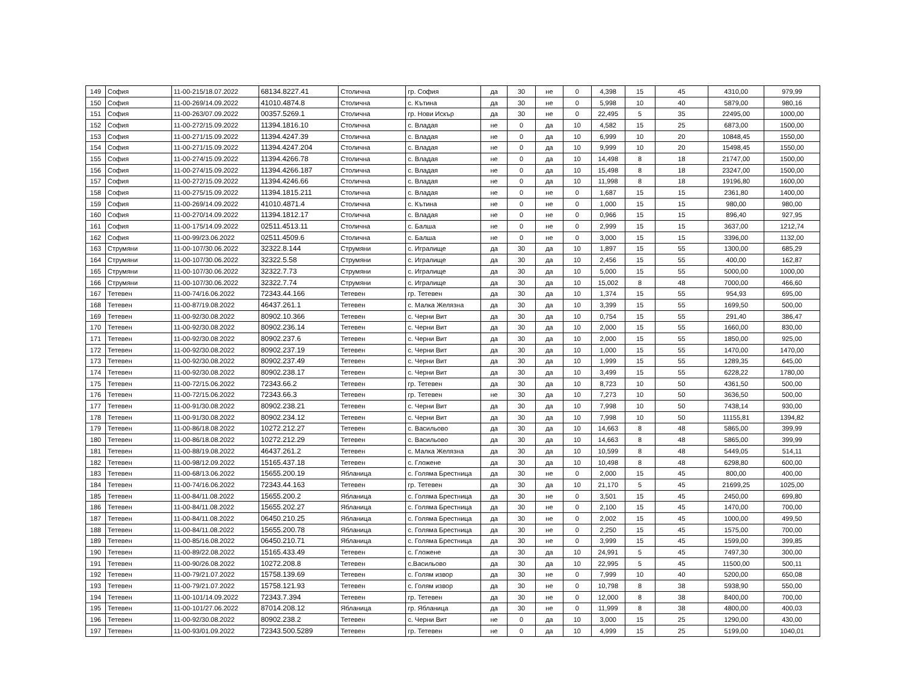| 149 | София | 11-00-215/18.07.2022 | 68134.8227.41 | Столична | гр. София | да | 30 | не | 0 | 4,398 | 15 | 45 | 4310,00 | 979,99 |
| 150 | София | 11-00-269/14.09.2022 | 41010.4874.8 | Столична | с. Кътина | да | 30 | не | 0 | 5,998 | 10 | 40 | 5879,00 | 980,16 |
| 151 | София | 11-00-263/07.09.2022 | 00357.5269.1 | Столична | гр. Нови Искър | да | 30 | не | 0 | 22,495 | 5 | 35 | 22495,00 | 1000,00 |
| 152 | София | 11-00-272/15.09.2022 | 11394.1816.10 | Столична | с. Владая | не | 0 | да | 10 | 4,582 | 15 | 25 | 6873,00 | 1500,00 |
| 153 | София | 11-00-271/15.09.2022 | 11394.4247.39 | Столична | с. Владая | не | 0 | да | 10 | 6,999 | 10 | 20 | 10848,45 | 1550,00 |
| 154 | София | 11-00-271/15.09.2022 | 11394.4247.204 | Столична | с. Владая | не | 0 | да | 10 | 9,999 | 10 | 20 | 15498,45 | 1550,00 |
| 155 | София | 11-00-274/15.09.2022 | 11394.4266.78 | Столична | с. Владая | не | 0 | да | 10 | 14,498 | 8 | 18 | 21747,00 | 1500,00 |
| 156 | София | 11-00-274/15.09.2022 | 11394.4266.187 | Столична | с. Владая | не | 0 | да | 10 | 15,498 | 8 | 18 | 23247,00 | 1500,00 |
| 157 | София | 11-00-272/15.09.2022 | 11394.4246.66 | Столична | с. Владая | не | 0 | да | 10 | 11,998 | 8 | 18 | 19196,80 | 1600,00 |
| 158 | София | 11-00-275/15.09.2022 | 11394.1815.211 | Столична | с. Владая | не | 0 | не | 0 | 1,687 | 15 | 15 | 2361,80 | 1400,00 |
| 159 | София | 11-00-269/14.09.2022 | 41010.4871.4 | Столична | с. Кътина | не | 0 | не | 0 | 1,000 | 15 | 15 | 980,00 | 980,00 |
| 160 | София | 11-00-270/14.09.2022 | 11394.1812.17 | Столична | с. Владая | не | 0 | не | 0 | 0,966 | 15 | 15 | 896,40 | 927,95 |
| 161 | София | 11-00-175/14.09.2022 | 02511.4513.11 | Столична | с. Балша | не | 0 | не | 0 | 2,999 | 15 | 15 | 3637,00 | 1212,74 |
| 162 | София | 11-00-99/23.06.2022 | 02511.4509.6 | Столична | с. Балша | не | 0 | не | 0 | 3,000 | 15 | 15 | 3396,00 | 1132,00 |
| 163 | Струмяни | 11-00-107/30.06.2022 | 32322.8.144 | Струмяни | с. Игралище | да | 30 | да | 10 | 1,897 | 15 | 55 | 1300,00 | 685,29 |
| 164 | Струмяни | 11-00-107/30.06.2022 | 32322.5.58 | Струмяни | с. Игралище | да | 30 | да | 10 | 2,456 | 15 | 55 | 400,00 | 162,87 |
| 165 | Струмяни | 11-00-107/30.06.2022 | 32322.7.73 | Струмяни | с. Игралище | да | 30 | да | 10 | 5,000 | 15 | 55 | 5000,00 | 1000,00 |
| 166 | Струмяни | 11-00-107/30.06.2022 | 32322.7.74 | Струмяни | с. Игралище | да | 30 | да | 10 | 15,002 | 8 | 48 | 7000,00 | 466,60 |
| 167 | Тетевен | 11-00-74/16.06.2022 | 72343.44.166 | Тетевен | гр. Тетевен | да | 30 | да | 10 | 1,374 | 15 | 55 | 954,93 | 695,00 |
| 168 | Тетевен | 11-00-87/19.08.2022 | 46437.261.1 | Тетевен | с. Малка Желязна | да | 30 | да | 10 | 3,399 | 15 | 55 | 1699,50 | 500,00 |
| 169 | Тетевен | 11-00-92/30.08.2022 | 80902.10.366 | Тетевен | с. Черни Вит | да | 30 | да | 10 | 0,754 | 15 | 55 | 291,40 | 386,47 |
| 170 | Тетевен | 11-00-92/30.08.2022 | 80902.236.14 | Тетевен | с. Черни Вит | да | 30 | да | 10 | 2,000 | 15 | 55 | 1660,00 | 830,00 |
| 171 | Тетевен | 11-00-92/30.08.2022 | 80902.237.6 | Тетевен | с. Черни Вит | да | 30 | да | 10 | 2,000 | 15 | 55 | 1850,00 | 925,00 |
| 172 | Тетевен | 11-00-92/30.08.2022 | 80902.237.19 | Тетевен | с. Черни Вит | да | 30 | да | 10 | 1,000 | 15 | 55 | 1470,00 | 1470,00 |
| 173 | Тетевен | 11-00-92/30.08.2022 | 80902.237.49 | Тетевен | с. Черни Вит | да | 30 | да | 10 | 1,999 | 15 | 55 | 1289,35 | 645,00 |
| 174 | Тетевен | 11-00-92/30.08.2022 | 80902.238.17 | Тетевен | с. Черни Вит | да | 30 | да | 10 | 3,499 | 15 | 55 | 6228,22 | 1780,00 |
| 175 | Тетевен | 11-00-72/15.06.2022 | 72343.66.2 | Тетевен | гр. Тетевен | да | 30 | да | 10 | 8,723 | 10 | 50 | 4361,50 | 500,00 |
| 176 | Тетевен | 11-00-72/15.06.2022 | 72343.66.3 | Тетевен | гр. Тетевен | не | 30 | да | 10 | 7,273 | 10 | 50 | 3636,50 | 500,00 |
| 177 | Тетевен | 11-00-91/30.08.2022 | 80902.238.21 | Тетевен | с. Черни Вит | да | 30 | да | 10 | 7,998 | 10 | 50 | 7438,14 | 930,00 |
| 178 | Тетевен | 11-00-91/30.08.2022 | 80902.234.12 | Тетевен | с. Черни Вит | да | 30 | да | 10 | 7,998 | 10 | 50 | 11155,81 | 1394,82 |
| 179 | Тетевен | 11-00-86/18.08.2022 | 10272.212.27 | Тетевен | с. Васильово | да | 30 | да | 10 | 14,663 | 8 | 48 | 5865,00 | 399,99 |
| 180 | Тетевен | 11-00-86/18.08.2022 | 10272.212.29 | Тетевен | с. Васильово | да | 30 | да | 10 | 14,663 | 8 | 48 | 5865,00 | 399,99 |
| 181 | Тетевен | 11-00-88/19.08.2022 | 46437.261.2 | Тетевен | с. Малка Желязна | да | 30 | да | 10 | 10,599 | 8 | 48 | 5449,05 | 514,11 |
| 182 | Тетевен | 11-00-98/12.09.2022 | 15165.437.18 | Тетевен | с. Гложене | да | 30 | да | 10 | 10,498 | 8 | 48 | 6298,80 | 600,00 |
| 183 | Тетевен | 11-00-68/13.06.2022 | 15655.200.19 | Ябланица | с. Голяма Брестница | да | 30 | не | 0 | 2,000 | 15 | 45 | 800,00 | 400,00 |
| 184 | Тетевен | 11-00-74/16.06.2022 | 72343.44.163 | Тетевен | гр. Тетевен | да | 30 | да | 10 | 21,170 | 5 | 45 | 21699,25 | 1025,00 |
| 185 | Тетевен | 11-00-84/11.08.2022 | 15655.200.2 | Ябланица | с. Голяма Брестница | да | 30 | не | 0 | 3,501 | 15 | 45 | 2450,00 | 699,80 |
| 186 | Тетевен | 11-00-84/11.08.2022 | 15655.202.27 | Ябланица | с. Голяма Брестница | да | 30 | не | 0 | 2,100 | 15 | 45 | 1470,00 | 700,00 |
| 187 | Тетевен | 11-00-84/11.08.2022 | 06450.210.25 | Ябланица | с. Голяма Брестница | да | 30 | не | 0 | 2,002 | 15 | 45 | 1000,00 | 499,50 |
| 188 | Тетевен | 11-00-84/11.08.2022 | 15655.200.78 | Ябланица | с. Голяма Брестница | да | 30 | не | 0 | 2,250 | 15 | 45 | 1575,00 | 700,00 |
| 189 | Тетевен | 11-00-85/16.08.2022 | 06450.210.71 | Ябланица | с. Голяма Брестница | да | 30 | не | 0 | 3,999 | 15 | 45 | 1599,00 | 399,85 |
| 190 | Тетевен | 11-00-89/22.08.2022 | 15165.433.49 | Тетевен | с. Гложене | да | 30 | да | 10 | 24,991 | 5 | 45 | 7497,30 | 300,00 |
| 191 | Тетевен | 11-00-90/26.08.2022 | 10272.208.8 | Тетевен | с.Васильово | да | 30 | да | 10 | 22,995 | 5 | 45 | 11500,00 | 500,11 |
| 192 | Тетевен | 11-00-79/21.07.2022 | 15758.139.69 | Тетевен | с. Голям извор | да | 30 | не | 0 | 7,999 | 10 | 40 | 5200,00 | 650,08 |
| 193 | Тетевен | 11-00-79/21.07.2022 | 15758.121.93 | Тетевен | с. Голям извор | да | 30 | не | 0 | 10,798 | 8 | 38 | 5938,90 | 550,00 |
| 194 | Тетевен | 11-00-101/14.09.2022 | 72343.7.394 | Тетевен | гр. Тетевен | да | 30 | не | 0 | 12,000 | 8 | 38 | 8400,00 | 700,00 |
| 195 | Тетевен | 11-00-101/27.06.2022 | 87014.208.12 | Ябланица | гр. Ябланица | да | 30 | не | 0 | 11,999 | 8 | 38 | 4800,00 | 400,03 |
| 196 | Тетевен | 11-00-92/30.08.2022 | 80902.238.2 | Тетевен | с. Черни Вит | не | 0 | да | 10 | 3,000 | 15 | 25 | 1290,00 | 430,00 |
| 197 | Тетевен | 11-00-93/01.09.2022 | 72343.500.5289 | Тетевен | гр. Тетевен | не | 0 | да | 10 | 4,999 | 15 | 25 | 5199,00 | 1040,01 |